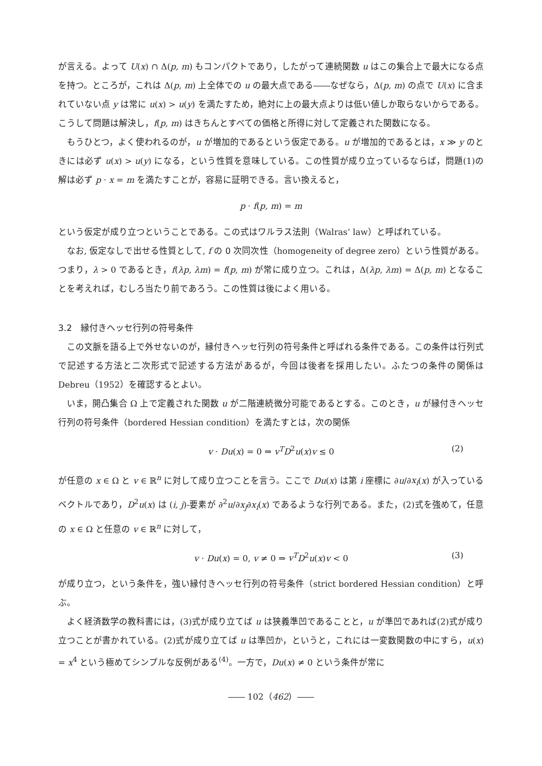が言える。よって U(x) ∩ Δ(p, m) もコンパクトであり，したがって連続関数 u はこの集合上で最大になる点を持つ。ところが，これは Δ(p, m) 上全体での u の最大点である――なぜなら，Δ(p, m) の点で U(x) に含まれていない点 y は常に u(x) > u(y) を満たすため，絶対に上の最大点よりは低い値しか取らないからである。こうして問題は解決し，f(p, m) はきちんとすべての価格と所得に対して定義された関数になる。
もうひとつ，よく使われるのが，u が増加的であるという仮定である。u が増加的であるとは，x ≫ y のときには必ず u(x) > u(y) になる，という性質を意味している。この性質が成り立っているならば，問題(1)の解は必ず p · x = m を満たすことが，容易に証明できる。言い換えると，
p · f(p, m) = m
という仮定が成り立つということである。この式はワルラス法則（Walras’ law）と呼ばれている。
なお, 仮定なしで出せる性質として, f の 0 次同次性（homogeneity of degree zero）という性質がある。つまり，λ > 0 であるとき，f(λp, λm) = f(p, m) が常に成り立つ。これは，Δ(λp, λm) = Δ(p, m) となることを考えれば，むしろ当たり前であろう。この性質は後によく用いる。
3.2　縁付きヘッセ行列の符号条件
この文脈を語る上で外せないのが，縁付きヘッセ行列の符号条件と呼ばれる条件である。この条件は行列式で記述する方法と二次形式で記述する方法があるが，今回は後者を採用したい。ふたつの条件の関係は Debreu（1952）を確認するとよい。
いま，開凸集合 Ω 上で定義された関数 u が二階連続微分可能であるとする。このとき，u が縁付きヘッセ行列の符号条件（bordered Hessian condition）を満たすとは，次の関係
v · Du(x) = 0 ⇒ v<sup>T</sup> D<sup>2</sup>u(x)v ≤ 0 (2)
が任意の x ∈ Ω と v ∈ ℝ<sup>n</sup> に対して成り立つことを言う。ここで Du(x) は第 i 座標に ∂u/∂x<sub>i</sub>(x) が入っているベクトルであり，D<sup>2</sup>u(x) は (i, j)-要素が ∂<sup>2</sup>u/∂x<sub>j</sub>∂x<sub>i</sub>(x) であるような行列である。また，(2)式を強めて，任意の x ∈ Ω と任意の v ∈ ℝ<sup>n</sup> に対して，
v · Du(x) = 0, v ≠ 0 ⇒ v<sup>T</sup> D<sup>2</sup>u(x)v < 0 (3)
が成り立つ，という条件を，強い縁付きヘッセ行列の符号条件（strict bordered Hessian condition）と呼ぶ。
よく経済数学の教科書には，(3)式が成り立てば u は狭義準凹であることと，u が準凹であれば(2)式が成り立つことが書かれている。(2)式が成り立てば u は準凹か，というと，これには一変数関数の中にすら，u(x) = x<sup>4</sup> という極めてシンプルな反例がある<sup>(4)</sup>。一方で，Du(x) ≠ 0 という条件が常に
―― 102（462）――